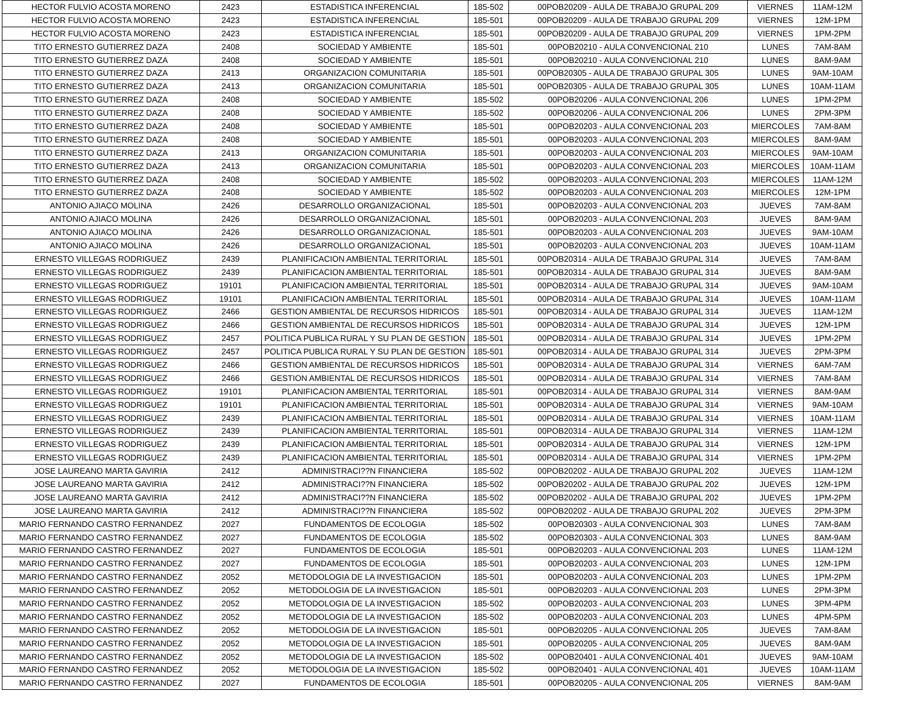| HECTOR FULVIO ACOSTA MORENO | 2423 | ESTADISTICA INFERENCIAL | 185-502 | 00POB20209 - AULA DE TRABAJO GRUPAL 209 | VIERNES | 11AM-12M |
| HECTOR FULVIO ACOSTA MORENO | 2423 | ESTADISTICA INFERENCIAL | 185-501 | 00POB20209 - AULA DE TRABAJO GRUPAL 209 | VIERNES | 12M-1PM |
| HECTOR FULVIO ACOSTA MORENO | 2423 | ESTADISTICA INFERENCIAL | 185-501 | 00POB20209 - AULA DE TRABAJO GRUPAL 209 | VIERNES | 1PM-2PM |
| TITO ERNESTO GUTIERREZ DAZA | 2408 | SOCIEDAD Y AMBIENTE | 185-501 | 00POB20210 - AULA CONVENCIONAL 210 | LUNES | 7AM-8AM |
| TITO ERNESTO GUTIERREZ DAZA | 2408 | SOCIEDAD Y AMBIENTE | 185-501 | 00POB20210 - AULA CONVENCIONAL 210 | LUNES | 8AM-9AM |
| TITO ERNESTO GUTIERREZ DAZA | 2413 | ORGANIZACION COMUNITARIA | 185-501 | 00POB20305 - AULA DE TRABAJO GRUPAL 305 | LUNES | 9AM-10AM |
| TITO ERNESTO GUTIERREZ DAZA | 2413 | ORGANIZACION COMUNITARIA | 185-501 | 00POB20305 - AULA DE TRABAJO GRUPAL 305 | LUNES | 10AM-11AM |
| TITO ERNESTO GUTIERREZ DAZA | 2408 | SOCIEDAD Y AMBIENTE | 185-502 | 00POB20206 - AULA CONVENCIONAL 206 | LUNES | 1PM-2PM |
| TITO ERNESTO GUTIERREZ DAZA | 2408 | SOCIEDAD Y AMBIENTE | 185-502 | 00POB20206 - AULA CONVENCIONAL 206 | LUNES | 2PM-3PM |
| TITO ERNESTO GUTIERREZ DAZA | 2408 | SOCIEDAD Y AMBIENTE | 185-501 | 00POB20203 - AULA CONVENCIONAL 203 | MIERCOLES | 7AM-8AM |
| TITO ERNESTO GUTIERREZ DAZA | 2408 | SOCIEDAD Y AMBIENTE | 185-501 | 00POB20203 - AULA CONVENCIONAL 203 | MIERCOLES | 8AM-9AM |
| TITO ERNESTO GUTIERREZ DAZA | 2413 | ORGANIZACION COMUNITARIA | 185-501 | 00POB20203 - AULA CONVENCIONAL 203 | MIERCOLES | 9AM-10AM |
| TITO ERNESTO GUTIERREZ DAZA | 2413 | ORGANIZACION COMUNITARIA | 185-501 | 00POB20203 - AULA CONVENCIONAL 203 | MIERCOLES | 10AM-11AM |
| TITO ERNESTO GUTIERREZ DAZA | 2408 | SOCIEDAD Y AMBIENTE | 185-502 | 00POB20203 - AULA CONVENCIONAL 203 | MIERCOLES | 11AM-12M |
| TITO ERNESTO GUTIERREZ DAZA | 2408 | SOCIEDAD Y AMBIENTE | 185-502 | 00POB20203 - AULA CONVENCIONAL 203 | MIERCOLES | 12M-1PM |
| ANTONIO AJIACO MOLINA | 2426 | DESARROLLO ORGANIZACIONAL | 185-501 | 00POB20203 - AULA CONVENCIONAL 203 | JUEVES | 7AM-8AM |
| ANTONIO AJIACO MOLINA | 2426 | DESARROLLO ORGANIZACIONAL | 185-501 | 00POB20203 - AULA CONVENCIONAL 203 | JUEVES | 8AM-9AM |
| ANTONIO AJIACO MOLINA | 2426 | DESARROLLO ORGANIZACIONAL | 185-501 | 00POB20203 - AULA CONVENCIONAL 203 | JUEVES | 9AM-10AM |
| ANTONIO AJIACO MOLINA | 2426 | DESARROLLO ORGANIZACIONAL | 185-501 | 00POB20203 - AULA CONVENCIONAL 203 | JUEVES | 10AM-11AM |
| ERNESTO VILLEGAS RODRIGUEZ | 2439 | PLANIFICACION AMBIENTAL TERRITORIAL | 185-501 | 00POB20314 - AULA DE TRABAJO GRUPAL 314 | JUEVES | 7AM-8AM |
| ERNESTO VILLEGAS RODRIGUEZ | 2439 | PLANIFICACION AMBIENTAL TERRITORIAL | 185-501 | 00POB20314 - AULA DE TRABAJO GRUPAL 314 | JUEVES | 8AM-9AM |
| ERNESTO VILLEGAS RODRIGUEZ | 19101 | PLANIFICACION AMBIENTAL TERRITORIAL | 185-501 | 00POB20314 - AULA DE TRABAJO GRUPAL 314 | JUEVES | 9AM-10AM |
| ERNESTO VILLEGAS RODRIGUEZ | 19101 | PLANIFICACION AMBIENTAL TERRITORIAL | 185-501 | 00POB20314 - AULA DE TRABAJO GRUPAL 314 | JUEVES | 10AM-11AM |
| ERNESTO VILLEGAS RODRIGUEZ | 2466 | GESTION AMBIENTAL DE RECURSOS HIDRICOS | 185-501 | 00POB20314 - AULA DE TRABAJO GRUPAL 314 | JUEVES | 11AM-12M |
| ERNESTO VILLEGAS RODRIGUEZ | 2466 | GESTION AMBIENTAL DE RECURSOS HIDRICOS | 185-501 | 00POB20314 - AULA DE TRABAJO GRUPAL 314 | JUEVES | 12M-1PM |
| ERNESTO VILLEGAS RODRIGUEZ | 2457 | POLITICA PUBLICA RURAL Y SU PLAN DE GESTION | 185-501 | 00POB20314 - AULA DE TRABAJO GRUPAL 314 | JUEVES | 1PM-2PM |
| ERNESTO VILLEGAS RODRIGUEZ | 2457 | POLITICA PUBLICA RURAL Y SU PLAN DE GESTION | 185-501 | 00POB20314 - AULA DE TRABAJO GRUPAL 314 | JUEVES | 2PM-3PM |
| ERNESTO VILLEGAS RODRIGUEZ | 2466 | GESTION AMBIENTAL DE RECURSOS HIDRICOS | 185-501 | 00POB20314 - AULA DE TRABAJO GRUPAL 314 | VIERNES | 6AM-7AM |
| ERNESTO VILLEGAS RODRIGUEZ | 2466 | GESTION AMBIENTAL DE RECURSOS HIDRICOS | 185-501 | 00POB20314 - AULA DE TRABAJO GRUPAL 314 | VIERNES | 7AM-8AM |
| ERNESTO VILLEGAS RODRIGUEZ | 19101 | PLANIFICACION AMBIENTAL TERRITORIAL | 185-501 | 00POB20314 - AULA DE TRABAJO GRUPAL 314 | VIERNES | 8AM-9AM |
| ERNESTO VILLEGAS RODRIGUEZ | 19101 | PLANIFICACION AMBIENTAL TERRITORIAL | 185-501 | 00POB20314 - AULA DE TRABAJO GRUPAL 314 | VIERNES | 9AM-10AM |
| ERNESTO VILLEGAS RODRIGUEZ | 2439 | PLANIFICACION AMBIENTAL TERRITORIAL | 185-501 | 00POB20314 - AULA DE TRABAJO GRUPAL 314 | VIERNES | 10AM-11AM |
| ERNESTO VILLEGAS RODRIGUEZ | 2439 | PLANIFICACION AMBIENTAL TERRITORIAL | 185-501 | 00POB20314 - AULA DE TRABAJO GRUPAL 314 | VIERNES | 11AM-12M |
| ERNESTO VILLEGAS RODRIGUEZ | 2439 | PLANIFICACION AMBIENTAL TERRITORIAL | 185-501 | 00POB20314 - AULA DE TRABAJO GRUPAL 314 | VIERNES | 12M-1PM |
| ERNESTO VILLEGAS RODRIGUEZ | 2439 | PLANIFICACION AMBIENTAL TERRITORIAL | 185-501 | 00POB20314 - AULA DE TRABAJO GRUPAL 314 | VIERNES | 1PM-2PM |
| JOSE LAUREANO MARTA GAVIRIA | 2412 | ADMINISTRACI??N FINANCIERA | 185-502 | 00POB20202 - AULA DE TRABAJO GRUPAL 202 | JUEVES | 11AM-12M |
| JOSE LAUREANO MARTA GAVIRIA | 2412 | ADMINISTRACI??N FINANCIERA | 185-502 | 00POB20202 - AULA DE TRABAJO GRUPAL 202 | JUEVES | 12M-1PM |
| JOSE LAUREANO MARTA GAVIRIA | 2412 | ADMINISTRACI??N FINANCIERA | 185-502 | 00POB20202 - AULA DE TRABAJO GRUPAL 202 | JUEVES | 1PM-2PM |
| JOSE LAUREANO MARTA GAVIRIA | 2412 | ADMINISTRACI??N FINANCIERA | 185-502 | 00POB20202 - AULA DE TRABAJO GRUPAL 202 | JUEVES | 2PM-3PM |
| MARIO FERNANDO CASTRO FERNANDEZ | 2027 | FUNDAMENTOS DE ECOLOGIA | 185-502 | 00POB20303 - AULA CONVENCIONAL 303 | LUNES | 7AM-8AM |
| MARIO FERNANDO CASTRO FERNANDEZ | 2027 | FUNDAMENTOS DE ECOLOGIA | 185-502 | 00POB20303 - AULA CONVENCIONAL 303 | LUNES | 8AM-9AM |
| MARIO FERNANDO CASTRO FERNANDEZ | 2027 | FUNDAMENTOS DE ECOLOGIA | 185-501 | 00POB20203 - AULA CONVENCIONAL 203 | LUNES | 11AM-12M |
| MARIO FERNANDO CASTRO FERNANDEZ | 2027 | FUNDAMENTOS DE ECOLOGIA | 185-501 | 00POB20203 - AULA CONVENCIONAL 203 | LUNES | 12M-1PM |
| MARIO FERNANDO CASTRO FERNANDEZ | 2052 | METODOLOGIA DE LA INVESTIGACION | 185-501 | 00POB20203 - AULA CONVENCIONAL 203 | LUNES | 1PM-2PM |
| MARIO FERNANDO CASTRO FERNANDEZ | 2052 | METODOLOGIA DE LA INVESTIGACION | 185-501 | 00POB20203 - AULA CONVENCIONAL 203 | LUNES | 2PM-3PM |
| MARIO FERNANDO CASTRO FERNANDEZ | 2052 | METODOLOGIA DE LA INVESTIGACION | 185-502 | 00POB20203 - AULA CONVENCIONAL 203 | LUNES | 3PM-4PM |
| MARIO FERNANDO CASTRO FERNANDEZ | 2052 | METODOLOGIA DE LA INVESTIGACION | 185-502 | 00POB20203 - AULA CONVENCIONAL 203 | LUNES | 4PM-5PM |
| MARIO FERNANDO CASTRO FERNANDEZ | 2052 | METODOLOGIA DE LA INVESTIGACION | 185-501 | 00POB20205 - AULA CONVENCIONAL 205 | JUEVES | 7AM-8AM |
| MARIO FERNANDO CASTRO FERNANDEZ | 2052 | METODOLOGIA DE LA INVESTIGACION | 185-501 | 00POB20205 - AULA CONVENCIONAL 205 | JUEVES | 8AM-9AM |
| MARIO FERNANDO CASTRO FERNANDEZ | 2052 | METODOLOGIA DE LA INVESTIGACION | 185-502 | 00POB20401 - AULA CONVENCIONAL 401 | JUEVES | 9AM-10AM |
| MARIO FERNANDO CASTRO FERNANDEZ | 2052 | METODOLOGIA DE LA INVESTIGACION | 185-502 | 00POB20401 - AULA CONVENCIONAL 401 | JUEVES | 10AM-11AM |
| MARIO FERNANDO CASTRO FERNANDEZ | 2027 | FUNDAMENTOS DE ECOLOGIA | 185-501 | 00POB20205 - AULA CONVENCIONAL 205 | VIERNES | 8AM-9AM |